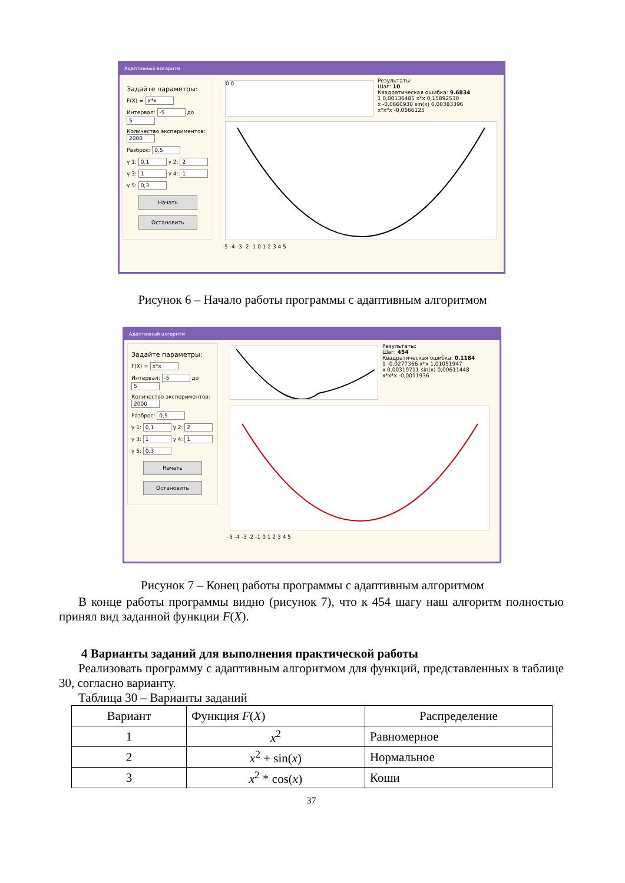Адаптивный алгоритм
Задайте параметры:
F(X) = x*x
Интервал: -5 до 5
Количество экспериментов: 2000
Разброс: 0,5
γ 1: 0,1 γ 2: 2
γ 3: 1 γ 4: 1
γ 5: 0,3
Начать
Остановить
0 0
Результаты:
Шаг: 10
Квадратическая ошибка: 9.6834
1 0,00136485 x*x 0,15892530
x -0,0660930 sin(x) 0,00383396
x*x*x -0,0666125
-5 -4 -3 -2 -1 0 1 2 3 4 5
Рисунок 6 – Начало работы программы с адаптивным алгоритмом
Адаптивный алгоритм
Задайте параметры:
F(X) = x*x
Интервал: -5 до 5
Количество экспериментов: 2000
Разброс: 0,5
γ 1: 0,1 γ 2: 2
γ 3: 1 γ 4: 1
γ 5: 0,3
Начать
Остановить
Результаты:
Шаг: 454
Квадратическая ошибка: 0.1184
1 -0,0277366 x*x 1,01051947
x 0,00319711 sin(x) 0,00611448
x*x*x -0,0011936
-5 -4 -3 -2 -1 0 1 2 3 4 5
Рисунок 7 – Конец работы программы с адаптивным алгоритмом
В конце работы программы видно (рисунок 7), что к 454 шагу наш алгоритм полностью принял вид заданной функции F(X).
4 Варианты заданий для выполнения практической работы
Реализовать программу с адаптивным алгоритмом для функций, представленных в таблице 30, согласно варианту.
Таблица 30 – Варианты заданий
| Вариант | Функция F ( X ) | Распределение |
| --- | --- | --- |
| 1 | x<sup>2</sup> | Равномерное |
| 2 | x<sup>2</sup> + sin( x ) | Нормальное |
| 3 | x<sup>2</sup> * cos( x ) | Коши |
37